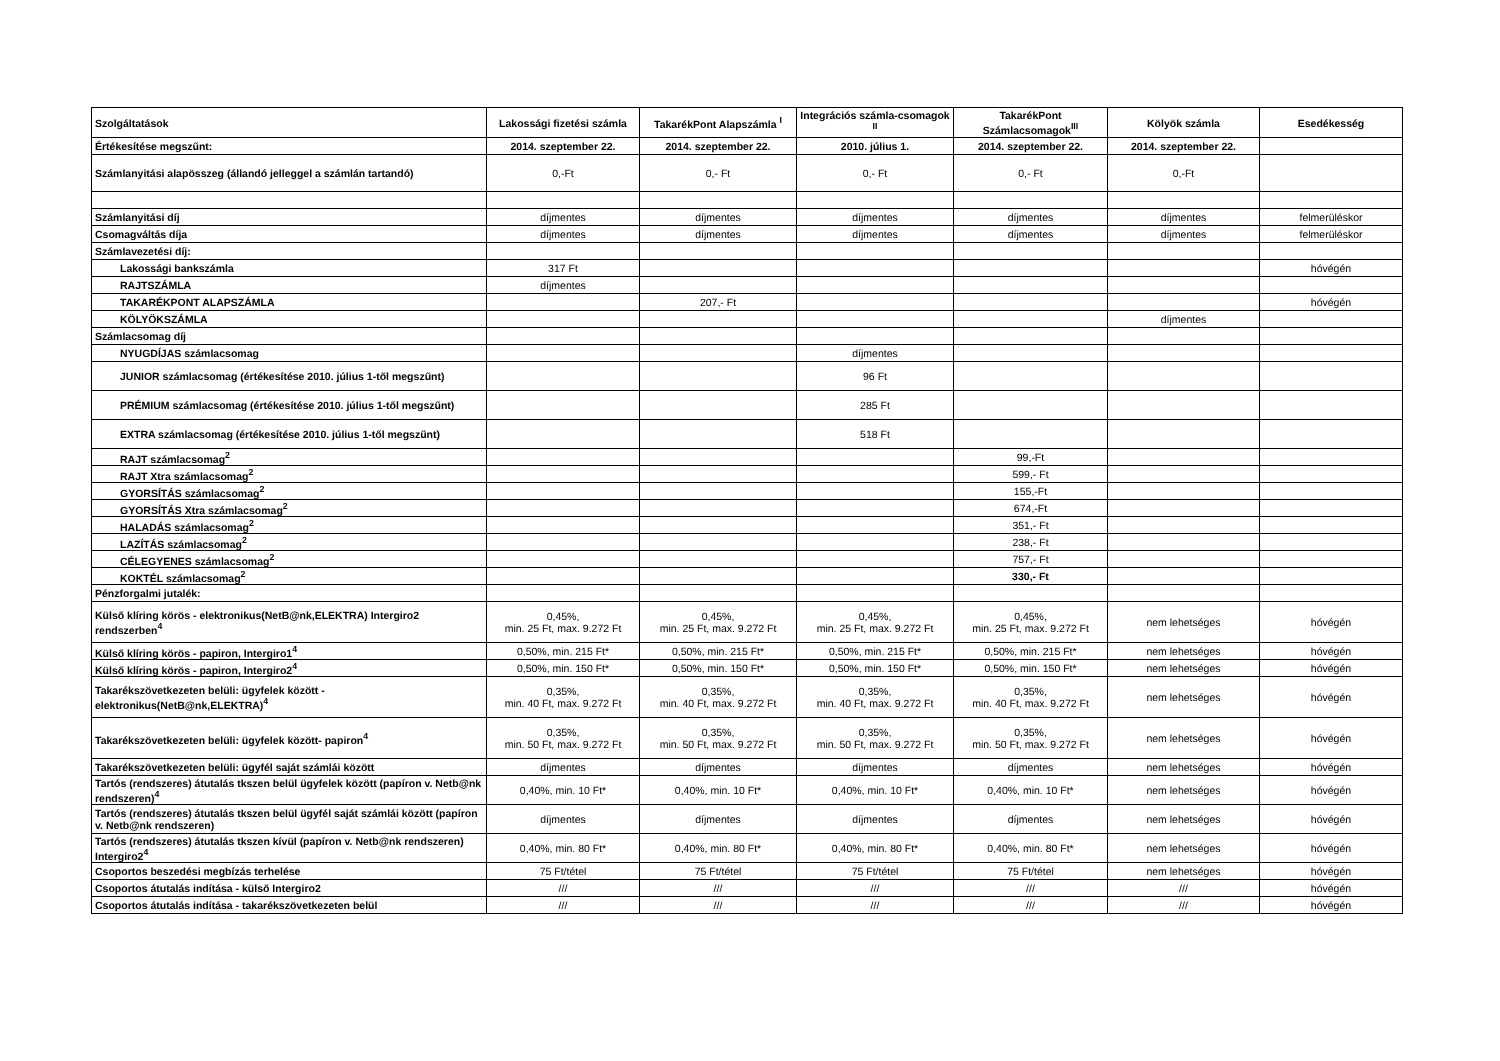| Szolgáltatások | Lakossági fizetési számla | TakarékPont Alapszámla <sup>I</sup> | Integrációs számla-csomagok <sup>II</sup> | TakarékPont Számlacsomagok<sup>III</sup> | Kölyök számla | Esedékesség |
| --- | --- | --- | --- | --- | --- | --- |
| Értékesítése megszűnt: | 2014. szeptember 22. | 2014. szeptember 22. | 2010. július 1. | 2014. szeptember 22. | 2014. szeptember 22. | |
| Számlanyitási alapösszeg (állandó jelleggel a számlán tartandó) | 0,-Ft | 0,- Ft | 0,- Ft | 0,- Ft | 0,-Ft | |
| Számlanyitási díj | díjmentes | díjmentes | díjmentes | díjmentes | díjmentes | felmerüléskor |
| Csomagváltás díja | díjmentes | díjmentes | díjmentes | díjmentes | díjmentes | felmerüléskor |
| Számlavezetési díj: | | | | | | |
| Lakossági bankszámla | 317 Ft | | | | | hóvégén |
| RAJTSZÁMLA | díjmentes | | | | | |
| TAKARÉKPONT ALAPSZÁMLA | | 207,- Ft | | | | hóvégén |
| KÖLYÖKSZÁMLA | | | | | díjmentes | |
| Számlacsomag díj | | | | | | |
| NYUGDÍJAS számlacsomag | | | díjmentes | | | |
| JUNIOR számlacsomag (értékesítése 2010. július 1-től megszűnt) | | | 96 Ft | | | |
| PRÉMIUM számlacsomag (értékesítése 2010. július 1-től megszűnt) | | | 285 Ft | | | |
| EXTRA számlacsomag (értékesítése 2010. július 1-től megszűnt) | | | 518 Ft | | | |
| RAJT számlacsomag<sup>2</sup> | | | | 99,-Ft | | |
| RAJT Xtra számlacsomag<sup>2</sup> | | | | 599,- Ft | | |
| GYORSÍTÁS számlacsomag<sup>2</sup> | | | | 155,-Ft | | |
| GYORSÍTÁS Xtra számlacsomag<sup>2</sup> | | | | 674,-Ft | | |
| HALADÁS számlacsomag<sup>2</sup> | | | | 351,- Ft | | |
| LAZÍTÁS számlacsomag<sup>2</sup> | | | | 238,- Ft | | |
| CÉLEGYENES számlacsomag<sup>2</sup> | | | | 757,- Ft | | |
| KOKTÉL számlacsomag<sup>2</sup> | | | | 330,- Ft | | |
| Pénzforgalmi jutalék: | | | | | | |
| Külső klíring körös - elektronikus(NetB@nk,ELEKTRA) Intergiro2 rendszerben<sup>4</sup> | 0,45%, min. 25 Ft, max. 9.272 Ft | 0,45%, min. 25 Ft, max. 9.272 Ft | 0,45%, min. 25 Ft, max. 9.272 Ft | 0,45%, min. 25 Ft, max. 9.272 Ft | nem lehetséges | hóvégén |
| Külső klíring körös - papiron, Intergiro1<sup>4</sup> | 0,50%, min. 215 Ft* | 0,50%, min. 215 Ft* | 0,50%, min. 215 Ft* | 0,50%, min. 215 Ft* | nem lehetséges | hóvégén |
| Külső klíring körös - papiron, Intergiro2<sup>4</sup> | 0,50%, min. 150 Ft* | 0,50%, min. 150 Ft* | 0,50%, min. 150 Ft* | 0,50%, min. 150 Ft* | nem lehetséges | hóvégén |
| Takarékszövetkezeten belüli: ügyfelek között - elektronikus(NetB@nk,ELEKTRA)<sup>4</sup> | 0,35%, min. 40 Ft, max. 9.272 Ft | 0,35%, min. 40 Ft, max. 9.272 Ft | 0,35%, min. 40 Ft, max. 9.272 Ft | 0,35%, min. 40 Ft, max. 9.272 Ft | nem lehetséges | hóvégén |
| Takarékszövetkezeten belüli: ügyfelek között- papiron<sup>4</sup> | 0,35%, min. 50 Ft, max. 9.272 Ft | 0,35%, min. 50 Ft, max. 9.272 Ft | 0,35%, min. 50 Ft, max. 9.272 Ft | 0,35%, min. 50 Ft, max. 9.272 Ft | nem lehetséges | hóvégén |
| Takarékszövetkezeten belüli: ügyfél saját számlái között | díjmentes | díjmentes | díjmentes | díjmentes | nem lehetséges | hóvégén |
| Tartós (rendszeres) átutalás tkszen belül ügyfelek között (papíron v. Netb@nk rendszeren)<sup>4</sup> | 0,40%, min. 10 Ft* | 0,40%, min. 10 Ft* | 0,40%, min. 10 Ft* | 0,40%, min. 10 Ft* | nem lehetséges | hóvégén |
| Tartós (rendszeres) átutalás tkszen belül ügyfél saját számlái között (papíron v. Netb@nk rendszeren) | díjmentes | díjmentes | díjmentes | díjmentes | nem lehetséges | hóvégén |
| Tartós (rendszeres) átutalás tkszen kívül (papíron v. Netb@nk rendszeren) Intergiro2<sup>4</sup> | 0,40%, min. 80 Ft* | 0,40%, min. 80 Ft* | 0,40%, min. 80 Ft* | 0,40%, min. 80 Ft* | nem lehetséges | hóvégén |
| Csoportos beszedési megbízás terhelése | 75 Ft/tétel | 75 Ft/tétel | 75 Ft/tétel | 75 Ft/tétel | nem lehetséges | hóvégén |
| Csoportos átutalás indítása - külső Intergiro2 | /// | /// | /// | /// | /// | hóvégén |
| Csoportos átutalás indítása - takarékszövetkezeten belül | /// | /// | /// | /// | /// | hóvégén |